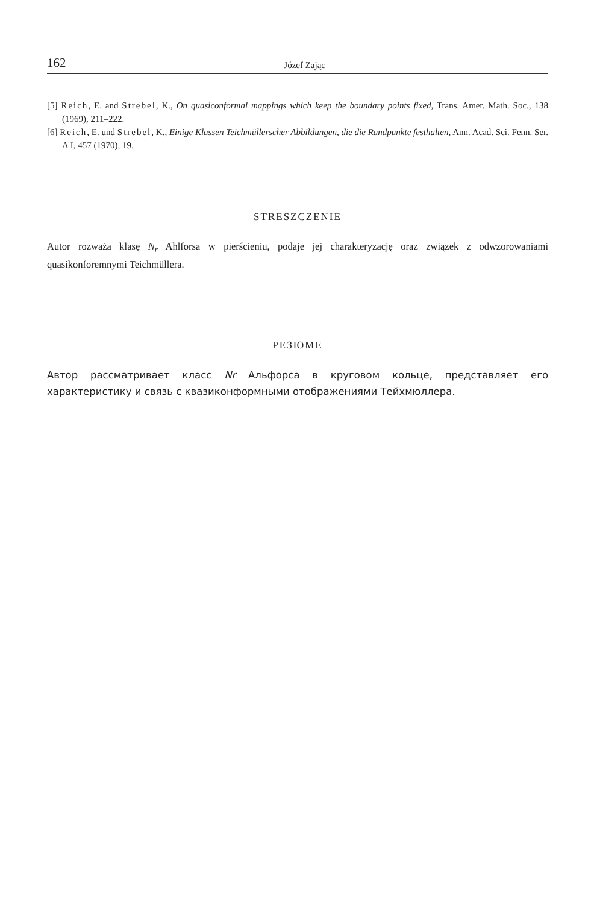162 Józef Zając
[5] Reich, E. and Strebel, K., On quasiconformal mappings which keep the boundary points fixed, Trans. Amer. Math. Soc., 138 (1969), 211–222.
[6] Reich, E. und Strebel, K., Einige Klassen Teichmüllerscher Abbildungen, die die Randpunkte festhalten, Ann. Acad. Sci. Fenn. Ser. A I, 457 (1970), 19.
STRESZCZENIE
Autor rozważa klasę N<sub>r</sub> Ahlforsa w pierścieniu, podaje jej charakteryzację oraz związek z odwzorowaniami quasikonforemnymi Teichmüllera.
РЕЗЮМЕ
Автор рассматривает класс Nr Альфорса в круговом кольце, представляет его характеристику и связь с квазиконформными отображениями Тейхмюллера.